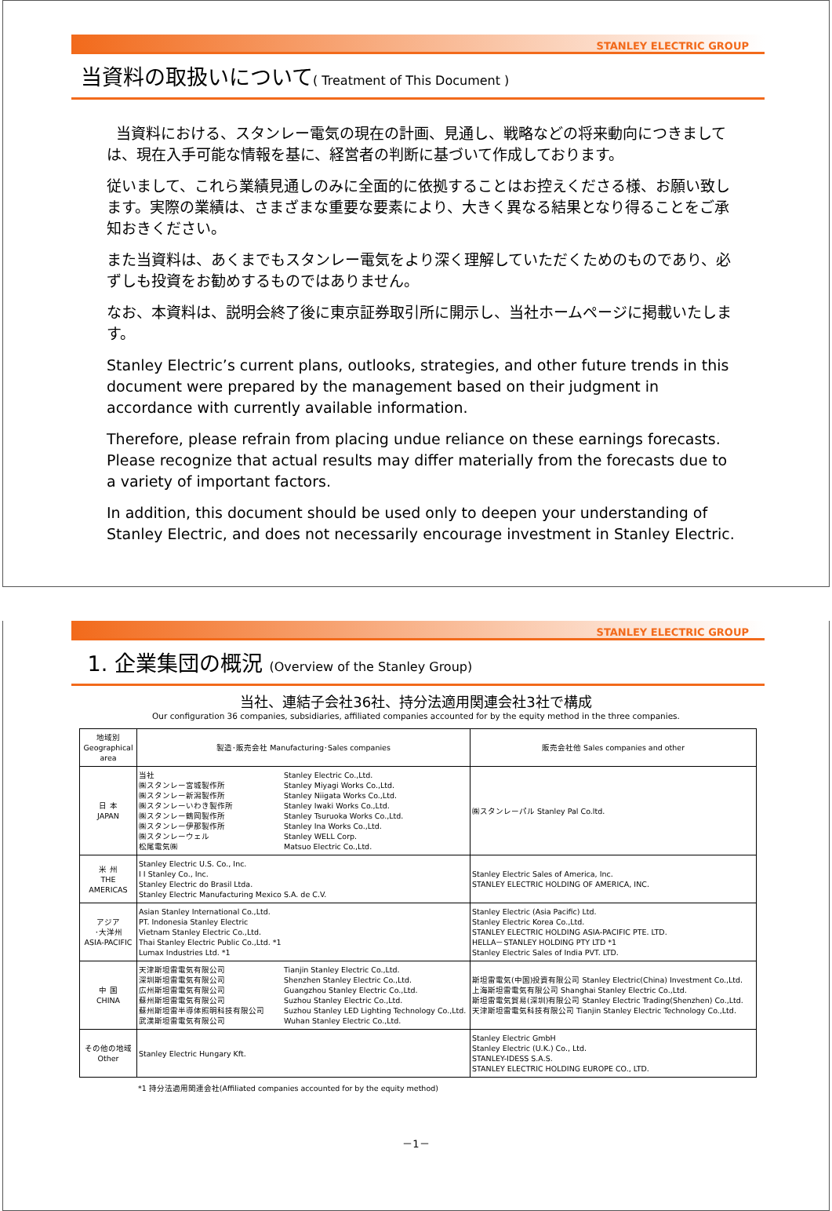STANLEY ELECTRIC GROUP
当資料の取扱いについて( Treatment of This Document )
当資料における、スタンレー電気の現在の計画、見通し、戦略などの将来動向につきましては、現在入手可能な情報を基に、経営者の判断に基づいて作成しております。
従いまして、これら業績見通しのみに全面的に依拠することはお控えくださる様、お願い致します。実際の業績は、さまざまな重要な要素により、大きく異なる結果となり得ることをご承知おきください。
また当資料は、あくまでもスタンレー電気をより深く理解していただくためのものであり、必ずしも投資をお勧めするものではありません。
なお、本資料は、説明会終了後に東京証券取引所に開示し、当社ホームページに掲載いたします。
Stanley Electric’s current plans, outlooks, strategies, and other future trends in this document were prepared by the management based on their judgment in accordance with currently available information.
Therefore, please refrain from placing undue reliance on these earnings forecasts. Please recognize that actual results may differ materially from the forecasts due to a variety of important factors.
In addition, this document should be used only to deepen your understanding of Stanley Electric, and does not necessarily encourage investment in Stanley Electric.
STANLEY ELECTRIC GROUP
1. 企業集団の概況 (Overview of the Stanley Group)
当社、連結子会社36社、持分法適用関連会社3社で構成
Our configuration 36 companies, subsidiaries, affiliated companies accounted for by the equity method in the three companies.
| 地域別 Geographical area | 製造･販売会社 Manufacturing･Sales companies | 販売会社他 Sales companies and other |
| --- | --- | --- |
| 日 本 JAPAN | 当社 ㈱スタンレー宮城製作所 ㈱スタンレー新潟製作所 ㈱スタンレーいわき製作所 ㈱スタンレー鶴岡製作所 ㈱スタンレー伊那製作所 ㈱スタンレーウェル 松尾電気㈱ Stanley Electric Co.,Ltd. Stanley Miyagi Works Co.,Ltd. Stanley Niigata Works Co.,Ltd. Stanley Iwaki Works Co.,Ltd. Stanley Tsuruoka Works Co.,Ltd. Stanley Ina Works Co.,Ltd. Stanley WELL Corp. Matsuo Electric Co.,Ltd. | ㈱スタンレーパル Stanley Pal Co.ltd. |
| 米 州 THE AMERICAS | Stanley Electric U.S. Co., Inc. I I Stanley Co., Inc. Stanley Electric do Brasil Ltda. Stanley Electric Manufacturing Mexico S.A. de C.V. | Stanley Electric Sales of America, Inc. STANLEY ELECTRIC HOLDING OF AMERICA, INC. |
| アジア ･大洋州 ASIA-PACIFIC | Asian Stanley International Co.,Ltd. PT. Indonesia Stanley Electric Vietnam Stanley Electric Co.,Ltd. Thai Stanley Electric Public Co.,Ltd. *1 Lumax Industries Ltd. *1 | Stanley Electric (Asia Pacific) Ltd. Stanley Electric Korea Co.,Ltd. STANLEY ELECTRIC HOLDING ASIA-PACIFIC PTE. LTD. HELLA－STANLEY HOLDING PTY LTD *1 Stanley Electric Sales of India PVT. LTD. |
| 中 国 CHINA | 天津斯坦雷電気有限公司 深圳斯坦雷電気有限公司 広州斯坦雷電気有限公司 蘇州斯坦雷電気有限公司 蘇州斯坦雷半導体照明科技有限公司 武漢斯坦雷電気有限公司 Tianjin Stanley Electric Co.,Ltd. Shenzhen Stanley Electric Co.,Ltd. Guangzhou Stanley Electric Co.,Ltd. Suzhou Stanley Electric Co.,Ltd. Suzhou Stanley LED Lighting Technology Co.,Ltd. Wuhan Stanley Electric Co.,Ltd. | 斯坦雷電気(中国)投資有限公司 Stanley Electric(China) Investment Co.,Ltd. 上海斯坦雷電気有限公司 Shanghai Stanley Electric Co.,Ltd. 斯坦雷電気貿易(深圳)有限公司 Stanley Electric Trading(Shenzhen) Co.,Ltd. 天津斯坦雷電気科技有限公司 Tianjin Stanley Electric Technology Co.,Ltd. |
| その他の地域 Other | Stanley Electric Hungary Kft. | Stanley Electric GmbH Stanley Electric (U.K.) Co., Ltd. STANLEY-IDESS S.A.S. STANLEY ELECTRIC HOLDING EUROPE CO., LTD. |
*1 持分法適用関連会社(Affiliated companies accounted for by the equity method)
－1－